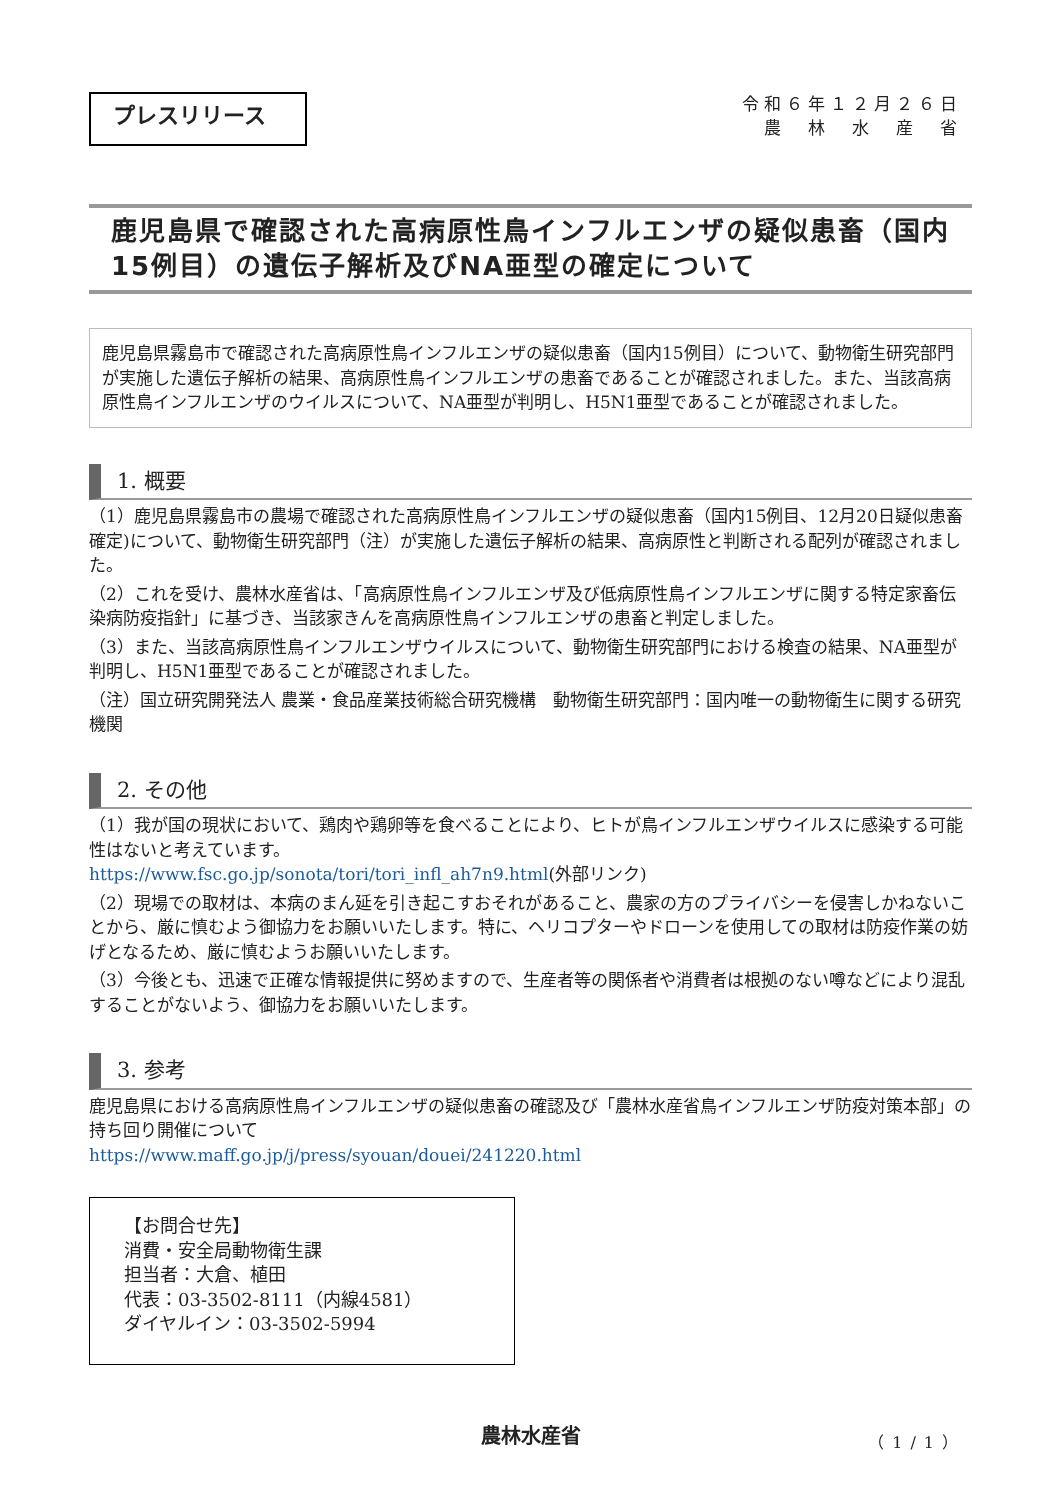プレスリリース
令和６年１２月２６日
農　林　水　産　省
鹿児島県で確認された高病原性鳥インフルエンザの疑似患畜（国内15例目）の遺伝子解析及びNA亜型の確定について
鹿児島県霧島市で確認された高病原性鳥インフルエンザの疑似患畜（国内15例目）について、動物衛生研究部門が実施した遺伝子解析の結果、高病原性鳥インフルエンザの患畜であることが確認されました。また、当該高病原性鳥インフルエンザのウイルスについて、NA亜型が判明し、H5N1亜型であることが確認されました。
1. 概要
（1）鹿児島県霧島市の農場で確認された高病原性鳥インフルエンザの疑似患畜（国内15例目、12月20日疑似患畜確定)について、動物衛生研究部門（注）が実施した遺伝子解析の結果、高病原性と判断される配列が確認されました。
（2）これを受け、農林水産省は、「高病原性鳥インフルエンザ及び低病原性鳥インフルエンザに関する特定家畜伝染病防疫指針」に基づき、当該家きんを高病原性鳥インフルエンザの患畜と判定しました。
（3）また、当該高病原性鳥インフルエンザウイルスについて、動物衛生研究部門における検査の結果、NA亜型が判明し、H5N1亜型であることが確認されました。
（注）国立研究開発法人 農業・食品産業技術総合研究機構　動物衛生研究部門：国内唯一の動物衛生に関する研究機関
2. その他
（1）我が国の現状において、鶏肉や鶏卵等を食べることにより、ヒトが鳥インフルエンザウイルスに感染する可能性はないと考えています。
https://www.fsc.go.jp/sonota/tori/tori_infl_ah7n9.html(外部リンク)
（2）現場での取材は、本病のまん延を引き起こすおそれがあること、農家の方のプライバシーを侵害しかねないことから、厳に慎むよう御協力をお願いいたします。特に、ヘリコプターやドローンを使用しての取材は防疫作業の妨げとなるため、厳に慎むようお願いいたします。
（3）今後とも、迅速で正確な情報提供に努めますので、生産者等の関係者や消費者は根拠のない噂などにより混乱することがないよう、御協力をお願いいたします。
3. 参考
鹿児島県における高病原性鳥インフルエンザの疑似患畜の確認及び「農林水産省鳥インフルエンザ防疫対策本部」の持ち回り開催について
https://www.maff.go.jp/j/press/syouan/douei/241220.html
【お問合せ先】
消費・安全局動物衛生課
担当者：大倉、植田
代表：03-3502-8111（内線4581）
ダイヤルイン：03-3502-5994
農林水産省 （1/1）